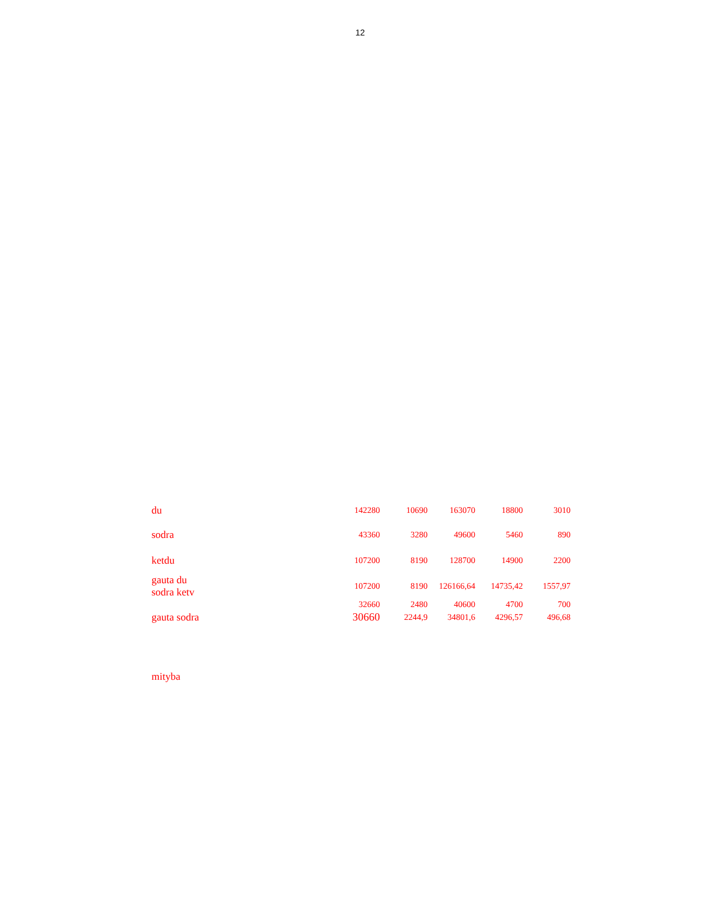12
| du | 142280 | 10690 | 163070 | 18800 | 3010 |
| sodra | 43360 | 3280 | 49600 | 5460 | 890 |
| ketdu | 107200 | 8190 | 128700 | 14900 | 2200 |
| gauta du sodra ketv | 107200 | 8190 | 126166,64 | 14735,42 | 1557,97 |
| | 32660 | 2480 | 40600 | 4700 | 700 |
| gauta sodra | 30660 | 2244,9 | 34801,6 | 4296,57 | 496,68 |
mityba